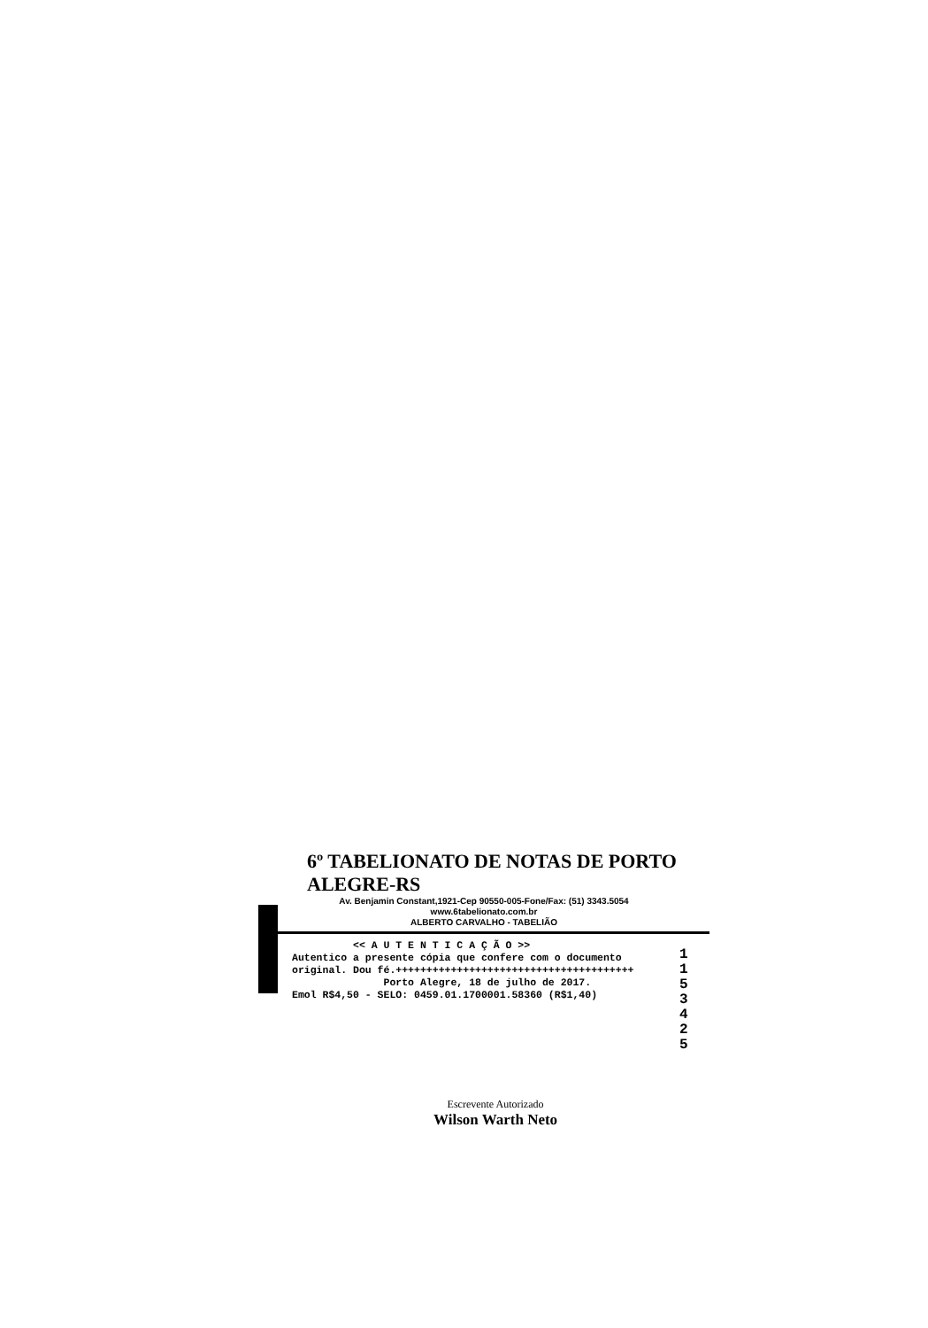6º TABELIONATO DE NOTAS DE PORTO ALEGRE-RS
Av. Benjamin Constant,1921-Cep 90550-005-Fone/Fax: (51) 3343.5054
www.6tabelionato.com.br
ALBERTO CARVALHO - TABELIÃO
<< A U T E N T I C A Ç Ã O >> Autentico a presente cópia que confere com o documento original. Dou fé.+++++++++++++++++++++++++++++++++++++++ Porto Alegre, 18 de julho de 2017. Emol R$4,50 - SELO: 0459.01.1700001.58360 (R$1,40)
1 1 5 3 4 2 5
Escrevente Autorizado
Wilson Warth Neto